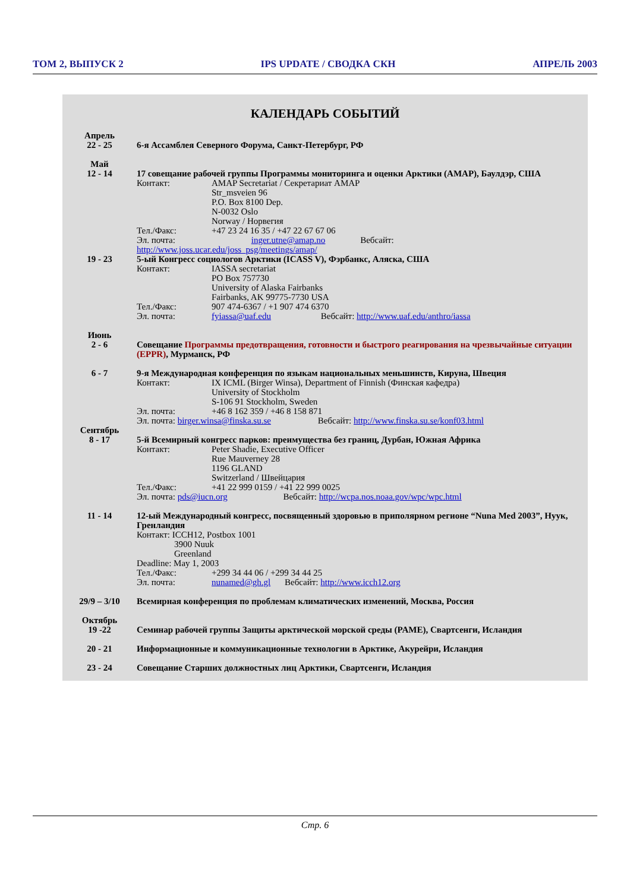ТОМ 2, ВЫПУСК 2 IPS UPDATE / СВОДКА СКН АПРЕЛЬ 2003
КАЛЕНДАРЬ СОБЫТИЙ
Апрель
22 - 25
6-я Ассамблея Северного Форума, Санкт-Петербург, РФ
Май
12 - 14
17 совещание рабочей группы Программы мониторинга и оценки Арктики (AMAP), Баулдэр, США
Контакт: AMAP Secretariat / Секретариат AMAP
Str_msveien 96
P.O. Box 8100 Dep.
N-0032 Oslo
Norway / Норвегия
Тел./Факс: +47 23 24 16 35 / +47 22 67 67 06
Эл. почта: inger.utne@amap.no Вебсайт:
http://www.joss.ucar.edu/joss_psg/meetings/amap/
19 - 23 5-ый Конгресс социологов Арктики (ICASS V), Фэрбанкс, Аляска, США
Контакт: IASSA secretariat
PO Box 757730
University of Alaska Fairbanks
Fairbanks, AK 99775-7730 USA
Тел./Факс: 907 474-6367 / +1 907 474 6370
Эл. почта: fyiassa@uaf.edu Вебсайт: http://www.uaf.edu/anthro/iassa
Июнь
2 - 6
Совещание Программы предотвращения, готовности и быстрого реагирования на чрезвычайные ситуации (EPPR), Мурманск, РФ
6 - 7 9-я Международная конференция по языкам национальных меньшинств, Кируна, Швеция
Контакт: IX ICML (Birger Winsa), Department of Finnish (Финская кафедра)
University of Stockholm
S-106 91 Stockholm, Sweden
Эл. почта: +46 8 162 359 / +46 8 158 871
Эл. почта: birger.winsa@finska.su.se Вебсайт: http://www.finska.su.se/konf03.html
Сентябрь
8 - 17
5-й Всемирный конгресс парков: преимущества без границ, Дурбан, Южная Африка
Контакт: Peter Shadie, Executive Officer
Rue Mauverney 28
1196 GLAND
Switzerland / Швейцария
Тел./Факс: +41 22 999 0159 / +41 22 999 0025
Эл. почта: pds@iucn.org Вебсайт: http://wcpa.nos.noaa.gov/wpc/wpc.html
11 - 14 12-ый Международный конгресс, посвященный здоровью в приполярном регионе “Nuna Med 2003”, Нуук, Гренландия
Контакт: ICCH12, Postbox 1001
3900 Nuuk
Greenland
Deadline: May 1, 2003
Тел./Факс: +299 34 44 06 / +299 34 44 25
Эл. почта: nunamed@gh.gl Вебсайт: http://www.icch12.org
29/9 – 3/10 Всемирная конференция по проблемам климатических изменений, Москва, Россия
Октябрь
19 -22
Семинар рабочей группы Защиты арктической морской среды (PAME), Свартсенги, Исландия
20 - 21 Информационные и коммуникационные технологии в Арктике, Акурейри, Исландия
23 - 24 Совещание Старших должностных лиц Арктики, Свартсенги, Исландия
Стр. 6